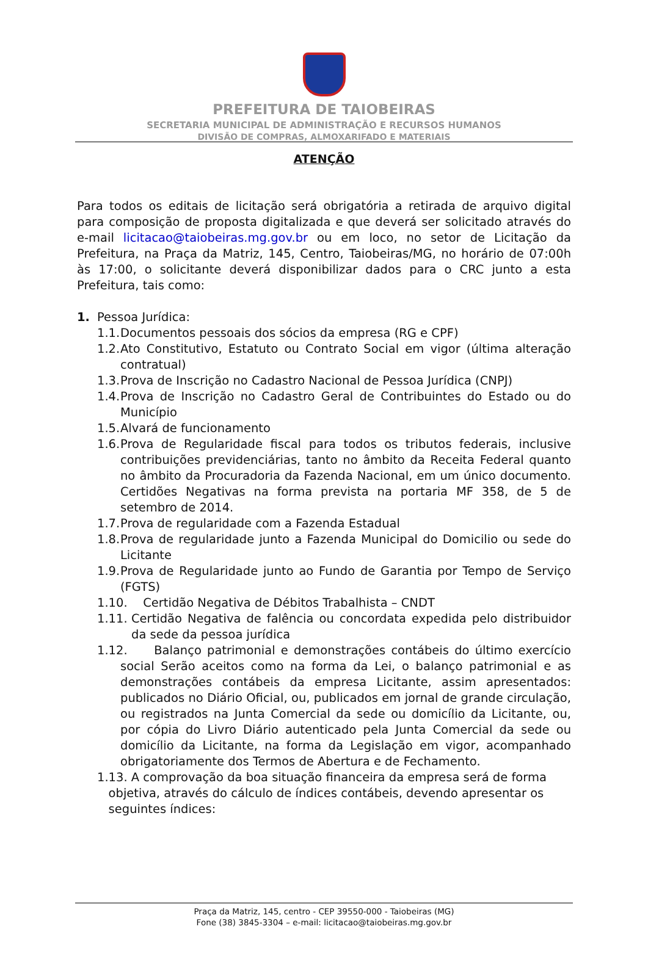PREFEITURA DE TAIOBEIRAS
SECRETARIA MUNICIPAL DE ADMINISTRAÇÃO E RECURSOS HUMANOS
DIVISÃO DE COMPRAS, ALMOXARIFADO E MATERIAIS
ATENÇÃO
Para todos os editais de licitação será obrigatória a retirada de arquivo digital para composição de proposta digitalizada e que deverá ser solicitado através do e-mail licitacao@taiobeiras.mg.gov.br ou em loco, no setor de Licitação da Prefeitura, na Praça da Matriz, 145, Centro, Taiobeiras/MG, no horário de 07:00h às 17:00, o solicitante deverá disponibilizar dados para o CRC junto a esta Prefeitura, tais como:
1. Pessoa Jurídica:
1.1. Documentos pessoais dos sócios da empresa (RG e CPF)
1.2. Ato Constitutivo, Estatuto ou Contrato Social em vigor (última alteração contratual)
1.3. Prova de Inscrição no Cadastro Nacional de Pessoa Jurídica (CNPJ)
1.4. Prova de Inscrição no Cadastro Geral de Contribuintes do Estado ou do Município
1.5. Alvará de funcionamento
1.6. Prova de Regularidade fiscal para todos os tributos federais, inclusive contribuições previdenciárias, tanto no âmbito da Receita Federal quanto no âmbito da Procuradoria da Fazenda Nacional, em um único documento. Certidões Negativas na forma prevista na portaria MF 358, de 5 de setembro de 2014.
1.7. Prova de regularidade com a Fazenda Estadual
1.8. Prova de regularidade junto a Fazenda Municipal do Domicilio ou sede do Licitante
1.9. Prova de Regularidade junto ao Fundo de Garantia por Tempo de Serviço (FGTS)
1.10. Certidão Negativa de Débitos Trabalhista – CNDT
1.11. Certidão Negativa de falência ou concordata expedida pelo distribuidor da sede da pessoa jurídica
1.12. Balanço patrimonial e demonstrações contábeis do último exercício social Serão aceitos como na forma da Lei, o balanço patrimonial e as demonstrações contábeis da empresa Licitante, assim apresentados: publicados no Diário Oficial, ou, publicados em jornal de grande circulação, ou registrados na Junta Comercial da sede ou domicílio da Licitante, ou, por cópia do Livro Diário autenticado pela Junta Comercial da sede ou domicílio da Licitante, na forma da Legislação em vigor, acompanhado obrigatoriamente dos Termos de Abertura e de Fechamento.
1.13. A comprovação da boa situação financeira da empresa será de forma
objetiva, através do cálculo de índices contábeis, devendo apresentar os
seguintes índices:
Praça da Matriz, 145, centro - CEP 39550-000 - Taiobeiras (MG)
Fone (38) 3845-3304 – e-mail: licitacao@taiobeiras.mg.gov.br